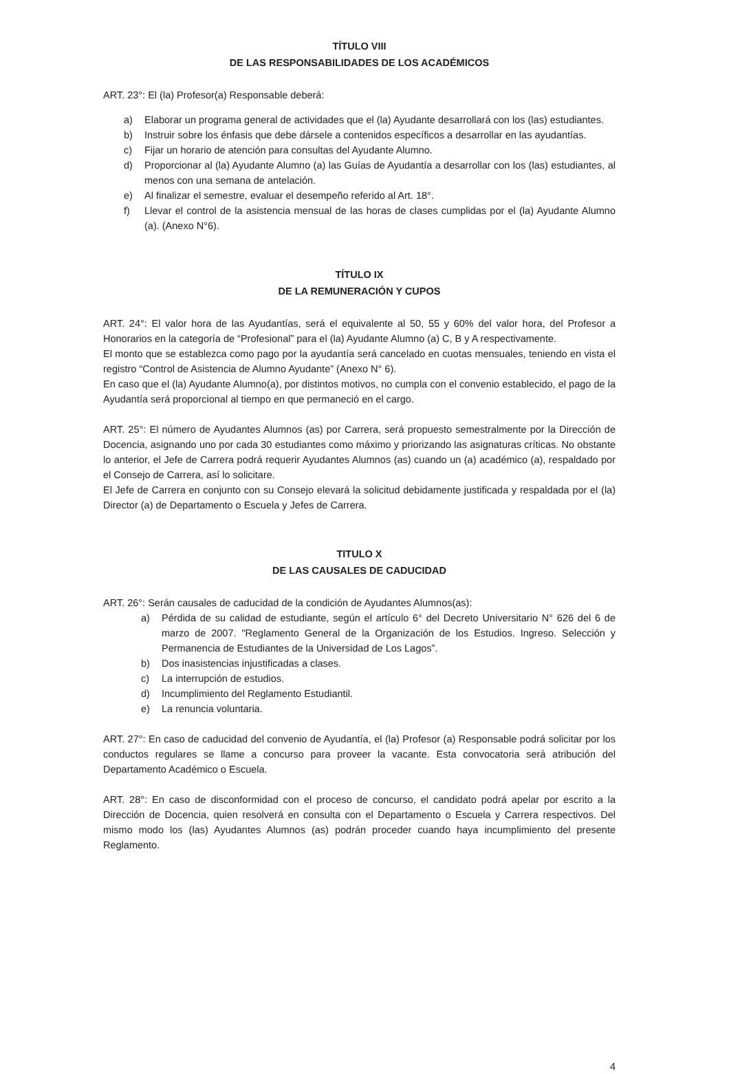TÍTULO VIII
DE LAS RESPONSABILIDADES DE LOS ACADÉMICOS
ART. 23°: El (la) Profesor(a) Responsable deberá:
a) Elaborar un programa general de actividades que el (la) Ayudante desarrollará con los (las) estudiantes.
b) Instruir sobre los énfasis que debe dársele a contenidos específicos a desarrollar en las ayudantías.
c) Fijar un horario de atención para consultas del Ayudante Alumno.
d) Proporcionar al (la) Ayudante Alumno (a) las Guías de Ayudantía a desarrollar con los (las) estudiantes, al menos con una semana de antelación.
e) Al finalizar el semestre, evaluar el desempeño referido al Art. 18°.
f) Llevar el control de la asistencia mensual de las horas de clases cumplidas por el (la) Ayudante Alumno (a). (Anexo N°6).
TÍTULO IX
DE LA REMUNERACIÓN Y CUPOS
ART. 24°: El valor hora de las Ayudantías, será el equivalente al 50, 55 y 60% del valor hora, del Profesor a Honorarios en la categoría de “Profesional” para el (la) Ayudante Alumno (a) C, B y A respectivamente.
El monto que se establezca como pago por la ayudantía será cancelado en cuotas mensuales, teniendo en vista el registro “Control de Asistencia de Alumno Ayudante” (Anexo N° 6).
En caso que el (la) Ayudante Alumno(a), por distintos motivos, no cumpla con el convenio establecido, el pago de la Ayudantía será proporcional al tiempo en que permaneció en el cargo.
ART. 25°: El número de Ayudantes Alumnos (as) por Carrera, será propuesto semestralmente por la Dirección de Docencia, asignando uno por cada 30 estudiantes como máximo y priorizando las asignaturas críticas. No obstante lo anterior, el Jefe de Carrera podrá requerir Ayudantes Alumnos (as) cuando un (a) académico (a), respaldado por el Consejo de Carrera, así lo solicitare.
El Jefe de Carrera en conjunto con su Consejo elevará la solicitud debidamente justificada y respaldada por el (la) Director (a) de Departamento o Escuela y Jefes de Carrera.
TITULO X
DE LAS CAUSALES DE CADUCIDAD
ART. 26°: Serán causales de caducidad de la condición de Ayudantes Alumnos(as):
a) Pérdida de su calidad de estudiante, según el artículo 6° del Decreto Universitario N° 626 del 6 de marzo de 2007. "Reglamento General de la Organización de los Estudios. Ingreso. Selección y Permanencia de Estudiantes de la Universidad de Los Lagos”.
b) Dos inasistencias injustificadas a clases.
c) La interrupción de estudios.
d) Incumplimiento del Reglamento Estudiantil.
e) La renuncia voluntaria.
ART. 27°: En caso de caducidad del convenio de Ayudantía, el (la) Profesor (a) Responsable podrá solicitar por los conductos regulares se llame a concurso para proveer la vacante. Esta convocatoria será atribución del Departamento Académico o Escuela.
ART. 28°: En caso de disconformidad con el proceso de concurso, el candidato podrá apelar por escrito a la Dirección de Docencia, quien resolverá en consulta con el Departamento o Escuela y Carrera respectivos. Del mismo modo los (las) Ayudantes Alumnos (as) podrán proceder cuando haya incumplimiento del presente Reglamento.
4